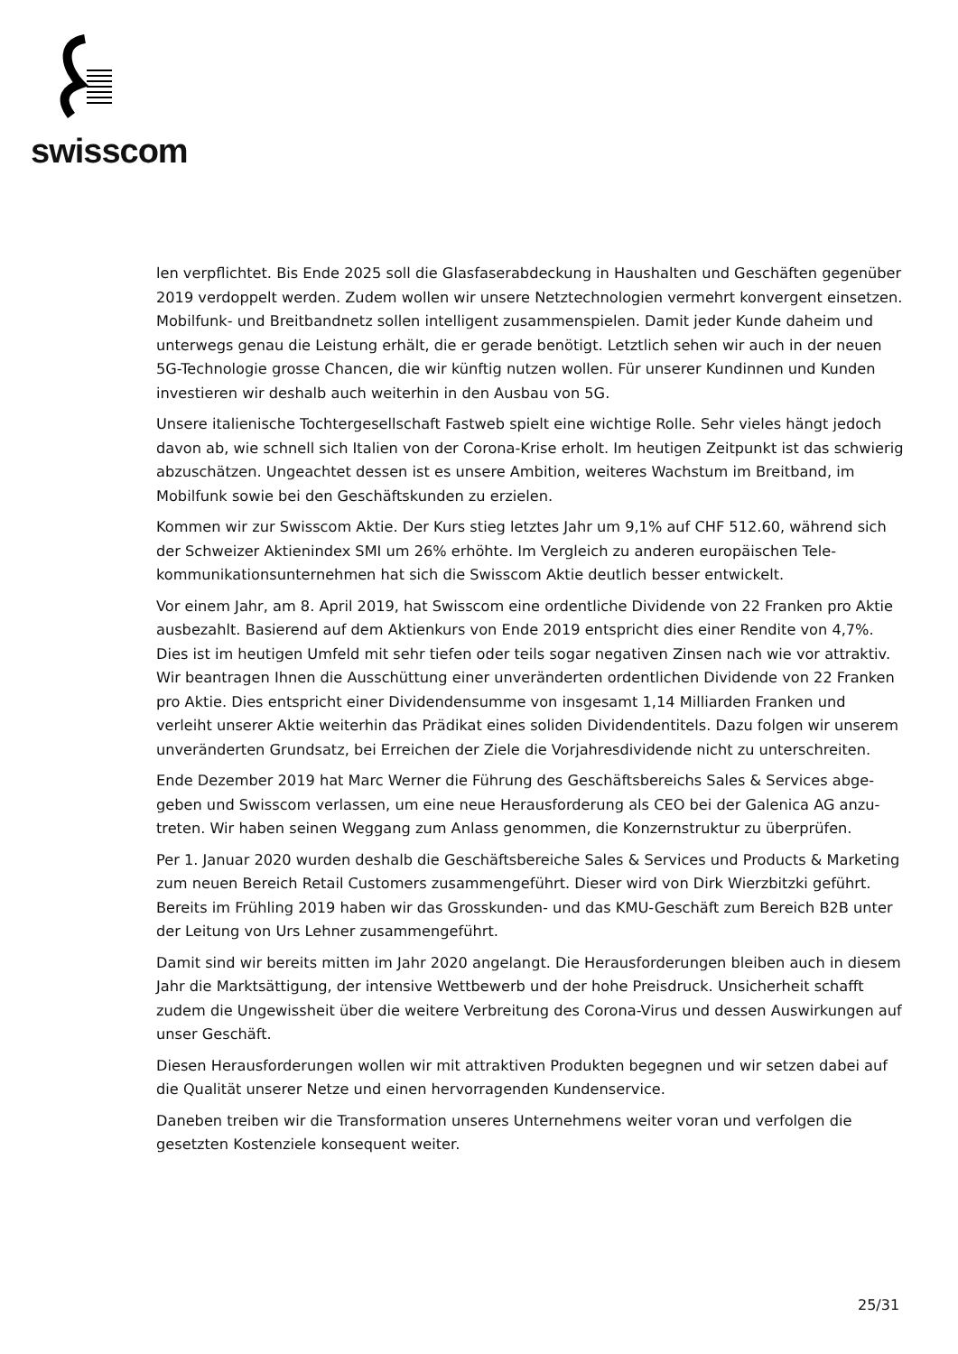swisscom
len verpflichtet. Bis Ende 2025 soll die Glasfaserabdeckung in Haushalten und Geschäften gegen­über 2019 verdoppelt werden. Zudem wollen wir unsere Netztechnologien vermehrt konvergent einsetzen. Mobilfunk- und Breitbandnetz sollen intelligent zusammenspielen. Damit jeder Kunde daheim und unterwegs genau die Leistung erhält, die er gerade benötigt. Letztlich sehen wir auch in der neuen 5G-Technologie grosse Chancen, die wir künftig nutzen wollen. Für unserer Kundin­nen und Kunden investieren wir deshalb auch weiterhin in den Ausbau von 5G.
Unsere italienische Tochtergesellschaft Fastweb spielt eine wichtige Rolle. Sehr vieles hängt je­doch davon ab, wie schnell sich Italien von der Corona-Krise erholt. Im heutigen Zeitpunkt ist das schwierig abzuschätzen. Ungeachtet dessen ist es unsere Ambition, weiteres Wachstum im Breit­band, im Mobilfunk sowie bei den Geschäftskunden zu erzielen.
Kommen wir zur Swisscom Aktie. Der Kurs stieg letztes Jahr um 9,1% auf CHF 512.60, während sich der Schweizer Aktienindex SMI um 26% erhöhte. Im Vergleich zu anderen europäischen Tele­kommunikationsunternehmen hat sich die Swisscom Aktie deutlich besser entwickelt.
Vor einem Jahr, am 8. April 2019, hat Swisscom eine ordentliche Dividende von 22 Franken pro Aktie ausbezahlt. Basierend auf dem Aktienkurs von Ende 2019 entspricht dies einer Rendite von 4,7%. Dies ist im heutigen Umfeld mit sehr tiefen oder teils sogar negativen Zinsen nach wie vor attraktiv. Wir beantragen Ihnen die Ausschüttung einer unveränderten ordentlichen Dividende von 22 Franken pro Aktie. Dies entspricht einer Dividendensumme von insgesamt 1,14 Milliarden Franken und verleiht unserer Aktie weiterhin das Prädikat eines soliden Dividendentitels. Dazu folgen wir unserem unveränderten Grundsatz, bei Erreichen der Ziele die Vorjahresdividende nicht zu unterschreiten.
Ende Dezember 2019 hat Marc Werner die Führung des Geschäftsbereichs Sales & Services abge­geben und Swisscom verlassen, um eine neue Herausforderung als CEO bei der Galenica AG anzu­treten. Wir haben seinen Weggang zum Anlass genommen, die Konzernstruktur zu überprüfen.
Per 1. Januar 2020 wurden deshalb die Geschäftsbereiche Sales & Services und Products & Marke­ting zum neuen Bereich Retail Customers zusammengeführt. Dieser wird von Dirk Wierzbitzki ge­führt. Bereits im Frühling 2019 haben wir das Grosskunden- und das KMU-Geschäft zum Bereich B2B unter der Leitung von Urs Lehner zusammengeführt.
Damit sind wir bereits mitten im Jahr 2020 angelangt. Die Herausforderungen bleiben auch in diesem Jahr die Marktsättigung, der intensive Wettbewerb und der hohe Preisdruck. Unsicherheit schafft zudem die Ungewissheit über die weitere Verbreitung des Corona-Virus und dessen Aus­wirkungen auf unser Geschäft.
Diesen Herausforderungen wollen wir mit attraktiven Produkten begegnen und wir setzen dabei auf die Qualität unserer Netze und einen hervorragenden Kundenservice.
Daneben treiben wir die Transformation unseres Unternehmens weiter voran und verfolgen die gesetzten Kostenziele konsequent weiter.
25/31